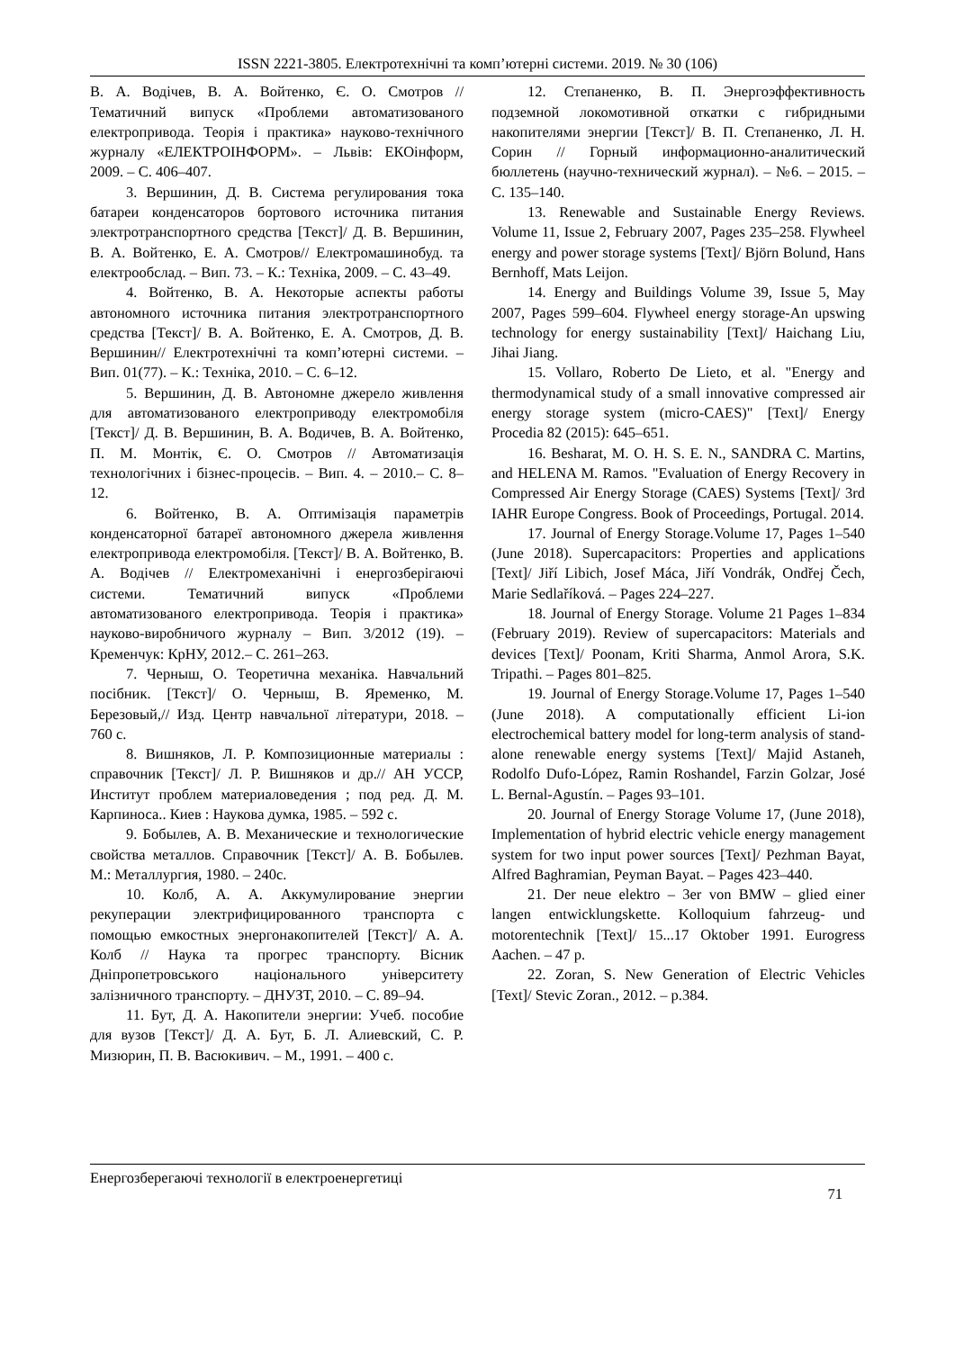ISSN 2221-3805. Електротехнічні та комп’ютерні системи. 2019. № 30 (106)
В. А. Водічев, В. А. Войтенко, Є. О. Смотров // Тематичний випуск «Проблеми автоматизованого електропривода. Теорія і практика» науково-технічного журналу «ЕЛЕКТРОІНФОРМ». – Львів: ЕКОінформ, 2009. – С. 406–407.
3. Вершинин, Д. В. Система регулирования тока батареи конденсаторов бортового источника питания электротранспортного средства [Текст]/ Д. В. Вершинин, В. А. Войтенко, Е. А. Смотров// Електромашинобуд. та електрообслад. – Вип. 73. – К.: Техніка, 2009. – С. 43–49.
4. Войтенко, В. А. Некоторые аспекты работы автономного источника питания электротранспортного средства [Текст]/ В. А. Войтенко, Е. А. Смотров, Д. В. Вершинин// Електротехнічні та комп’ютерні системи. – Вип. 01(77). – К.: Техніка, 2010. – С. 6–12.
5. Вершинин, Д. В. Автономне джерело живлення для автоматизованого електроприводу електромобіля [Текст]/ Д. В. Вершинин, В. А. Водичев, В. А. Войтенко, П. М. Монтік, Є. О. Смотров // Автоматизація технологічних і бізнес-процесів. – Вип. 4. – 2010.– С. 8–12.
6. Войтенко, В. А. Оптимізація параметрів конденсаторної батареї автономного джерела живлення електропривода електромобіля. [Текст]/ В. А. Войтенко, В. А. Водічев // Електромеханічні і енергозберігаючі системи. Тематичний випуск «Проблеми автоматизованого електропривода. Теорія і практика» науково-виробничого журналу – Вип. 3/2012 (19). – Кременчук: КрНУ, 2012.– С. 261–263.
7. Черныш, О. Теоретична механіка. Навчальний посібник. [Текст]/ О. Черныш, В. Яременко, М. Березовый,// Изд. Центр навчальної літератури, 2018. – 760 с.
8. Вишняков, Л. Р. Композиционные материалы : справочник [Текст]/ Л. Р. Вишняков и др.// АН УССР, Институт проблем материаловедения ; под ред. Д. М. Карпиноса.. Киев : Наукова думка, 1985. – 592 с.
9. Бобылев, А. В. Механические и технологические свойства металлов. Справочник [Текст]/ А. В. Бобылев. М.: Металлургия, 1980. – 240с.
10. Колб, А. А. Аккумулирование энергии рекуперации электрифицированного транспорта с помощью емкостных энергонакопителей [Текст]/ А. А. Колб // Наука та прогрес транспорту. Вісник Дніпропетровського національного університету залізничного транспорту. – ДНУЗТ, 2010. – С. 89–94.
11. Бут, Д. А. Накопители энергии: Учеб. пособие для вузов [Текст]/ Д. А. Бут, Б. Л. Алиевский, С. Р. Мизюрин, П. В. Васюкивич. – М., 1991. – 400 с.
12. Степаненко, В. П. Энергоэффективность подземной локомотивной откатки с гибридными накопителями энергии [Текст]/ В. П. Степаненко, Л. Н. Сорин // Горный информационно-аналитический бюллетень (научно-технический журнал). – №6. – 2015. – С. 135–140.
13. Renewable and Sustainable Energy Reviews. Volume 11, Issue 2, February 2007, Pages 235–258. Flywheel energy and power storage systems [Text]/ Björn Bolund, Hans Bernhoff, Mats Leijon.
14. Energy and Buildings Volume 39, Issue 5, May 2007, Pages 599–604. Flywheel energy storage-An upswing technology for energy sustainability [Text]/ Haichang Liu, Jihai Jiang.
15. Vollaro, Roberto De Lieto, et al. "Energy and thermodynamical study of a small innovative compressed air energy storage system (micro-CAES)" [Text]/ Energy Procedia 82 (2015): 645–651.
16. Besharat, M. O. H. S. E. N., SANDRA C. Martins, and HELENA M. Ramos. "Evaluation of Energy Recovery in Compressed Air Energy Storage (CAES) Systems [Text]/ 3rd IAHR Europe Congress. Book of Proceedings, Portugal. 2014.
17. Journal of Energy Storage.Volume 17, Pages 1–540 (June 2018). Supercapacitors: Properties and applications [Text]/ Jiří Libich, Josef Máca, Jiří Vondrák, Ondřej Čech, Marie Sedlaříková. – Pages 224–227.
18. Journal of Energy Storage. Volume 21 Pages 1–834 (February 2019). Review of supercapacitors: Materials and devices [Text]/ Poonam, Kriti Sharma, Anmol Arora, S.K. Tripathi. – Pages 801–825.
19. Journal of Energy Storage.Volume 17, Pages 1–540 (June 2018). A computationally efficient Li-ion electrochemical battery model for long-term analysis of stand-alone renewable energy systems [Text]/ Majid Astaneh, Rodolfo Dufo-López, Ramin Roshandel, Farzin Golzar, José L. Bernal-Agustín. – Pages 93–101.
20. Journal of Energy Storage Volume 17, (June 2018), Implementation of hybrid electric vehicle energy management system for two input power sources [Text]/ Pezhman Bayat, Alfred Baghramian, Peyman Bayat. – Pages 423–440.
21. Der neue elektro – 3er von BMW – glied einer langen entwicklungskette. Kolloquium fahrzeug- und motorentechnik [Text]/ 15...17 Oktober 1991. Eurogress Aachen. – 47 p.
22. Zoran, S. New Generation of Electric Vehicles [Text]/ Stevic Zoran., 2012. – p.384.
Енергозберегаючі технології в електроенергетиці 71